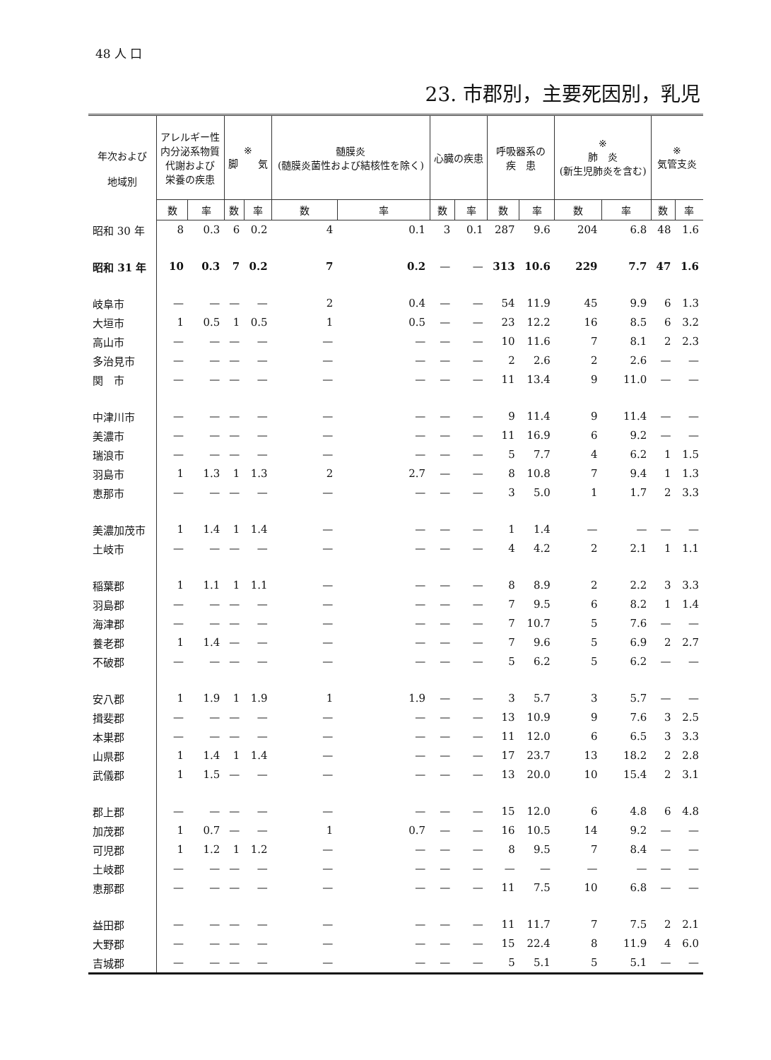48 人 口
23. 市郡別，主要死因別，乳児
| 年次および 地域別 | アレルギー性 内分泌系物質 代謝および 栄養の疾患 | | ※ 脚 気 | | 髄膜炎 (髄膜炎菌性および結核性を除く) | | 心臓の疾患 | | 呼吸器系の 疾 患 | | ※ 肺 炎 (新生児肺炎を含む) | | ※ 気管支炎 | |
| --- | --- | --- | --- | --- | --- | --- | --- | --- | --- | --- | --- | --- | --- | --- |
| | 数 | 率 | 数 | 率 | 数 | 率 | 数 | 率 | 数 | 率 | 数 | 率 | 数 | 率 |
| 昭和 30 年 | 8 | 0.3 | 6 | 0.2 | 4 | 0.1 | 3 | 0.1 | 287 | 9.6 | 204 | 6.8 | 48 | 1.6 |
| 昭和 31 年 | 10 | 0.3 | 7 | 0.2 | 7 | 0.2 | — | — | 313 | 10.6 | 229 | 7.7 | 47 | 1.6 |
| 岐阜市 | — | — | — | — | 2 | 0.4 | — | — | 54 | 11.9 | 45 | 9.9 | 6 | 1.3 |
| 大垣市 | 1 | 0.5 | 1 | 0.5 | 1 | 0.5 | — | — | 23 | 12.2 | 16 | 8.5 | 6 | 3.2 |
| 高山市 | — | — | — | — | — | — | — | — | 10 | 11.6 | 7 | 8.1 | 2 | 2.3 |
| 多治見市 | — | — | — | — | — | — | — | — | 2 | 2.6 | 2 | 2.6 | — | — |
| 関 市 | — | — | — | — | — | — | — | — | 11 | 13.4 | 9 | 11.0 | — | — |
| 中津川市 | — | — | — | — | — | — | — | — | 9 | 11.4 | 9 | 11.4 | — | — |
| 美濃市 | — | — | — | — | — | — | — | — | 11 | 16.9 | 6 | 9.2 | — | — |
| 瑞浪市 | — | — | — | — | — | — | — | — | 5 | 7.7 | 4 | 6.2 | 1 | 1.5 |
| 羽島市 | 1 | 1.3 | 1 | 1.3 | 2 | 2.7 | — | — | 8 | 10.8 | 7 | 9.4 | 1 | 1.3 |
| 恵那市 | — | — | — | — | — | — | — | — | 3 | 5.0 | 1 | 1.7 | 2 | 3.3 |
| 美濃加茂市 | 1 | 1.4 | 1 | 1.4 | — | — | — | — | 1 | 1.4 | — | — | — | — |
| 土岐市 | — | — | — | — | — | — | — | — | 4 | 4.2 | 2 | 2.1 | 1 | 1.1 |
| 稲葉郡 | 1 | 1.1 | 1 | 1.1 | — | — | — | — | 8 | 8.9 | 2 | 2.2 | 3 | 3.3 |
| 羽島郡 | — | — | — | — | — | — | — | — | 7 | 9.5 | 6 | 8.2 | 1 | 1.4 |
| 海津郡 | — | — | — | — | — | — | — | — | 7 | 10.7 | 5 | 7.6 | — | — |
| 養老郡 | 1 | 1.4 | — | — | — | — | — | — | 7 | 9.6 | 5 | 6.9 | 2 | 2.7 |
| 不破郡 | — | — | — | — | — | — | — | — | 5 | 6.2 | 5 | 6.2 | — | — |
| 安八郡 | 1 | 1.9 | 1 | 1.9 | 1 | 1.9 | — | — | 3 | 5.7 | 3 | 5.7 | — | — |
| 揖斐郡 | — | — | — | — | — | — | — | — | 13 | 10.9 | 9 | 7.6 | 3 | 2.5 |
| 本巣郡 | — | — | — | — | — | — | — | — | 11 | 12.0 | 6 | 6.5 | 3 | 3.3 |
| 山県郡 | 1 | 1.4 | 1 | 1.4 | — | — | — | — | 17 | 23.7 | 13 | 18.2 | 2 | 2.8 |
| 武儀郡 | 1 | 1.5 | — | — | — | — | — | — | 13 | 20.0 | 10 | 15.4 | 2 | 3.1 |
| 郡上郡 | — | — | — | — | — | — | — | — | 15 | 12.0 | 6 | 4.8 | 6 | 4.8 |
| 加茂郡 | 1 | 0.7 | — | — | 1 | 0.7 | — | — | 16 | 10.5 | 14 | 9.2 | — | — |
| 可児郡 | 1 | 1.2 | 1 | 1.2 | — | — | — | — | 8 | 9.5 | 7 | 8.4 | — | — |
| 土岐郡 | — | — | — | — | — | — | — | — | — | — | — | — | — | — |
| 恵那郡 | — | — | — | — | — | — | — | — | 11 | 7.5 | 10 | 6.8 | — | — |
| 益田郡 | — | — | — | — | — | — | — | — | 11 | 11.7 | 7 | 7.5 | 2 | 2.1 |
| 大野郡 | — | — | — | — | — | — | — | — | 15 | 22.4 | 8 | 11.9 | 4 | 6.0 |
| 吉城郡 | — | — | — | — | — | — | — | — | 5 | 5.1 | 5 | 5.1 | — | — |